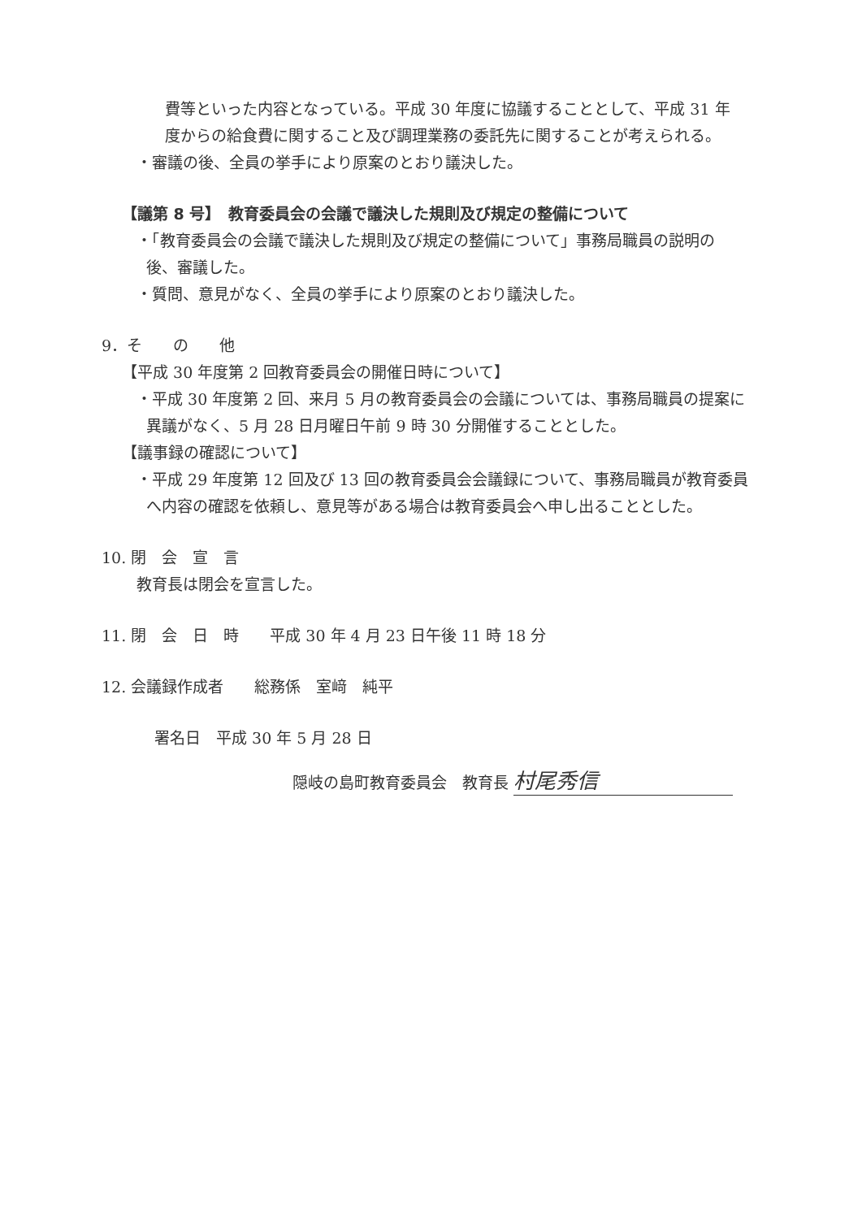費等といった内容となっている。平成 30 年度に協議することとして、平成 31 年
度からの給食費に関すること及び調理業務の委託先に関することが考えられる。
・審議の後、全員の挙手により原案のとおり議決した。
【議第 8 号】　教育委員会の会議で議決した規則及び規定の整備について
・「教育委員会の会議で議決した規則及び規定の整備について」事務局職員の説明の
後、審議した。
・質問、意見がなく、全員の挙手により原案のとおり議決した。
9．そ　　の　　他
【平成 30 年度第 2 回教育委員会の開催日時について】
・平成 30 年度第 2 回、来月 5 月の教育委員会の会議については、事務局職員の提案に
異議がなく、5 月 28 日月曜日午前 9 時 30 分開催することとした。
【議事録の確認について】
・平成 29 年度第 12 回及び 13 回の教育委員会会議録について、事務局職員が教育委員
へ内容の確認を依頼し、意見等がある場合は教育委員会へ申し出ることとした。
10. 閉　会　宣　言
教育長は閉会を宣言した。
11. 閉　会　日　時　　平成 30 年 4 月 23 日午後 11 時 18 分
12. 会議録作成者　　総務係　室﨑　純平
署名日　平成 30 年 5 月 28 日
隠岐の島町教育委員会　教育長 村尾秀信